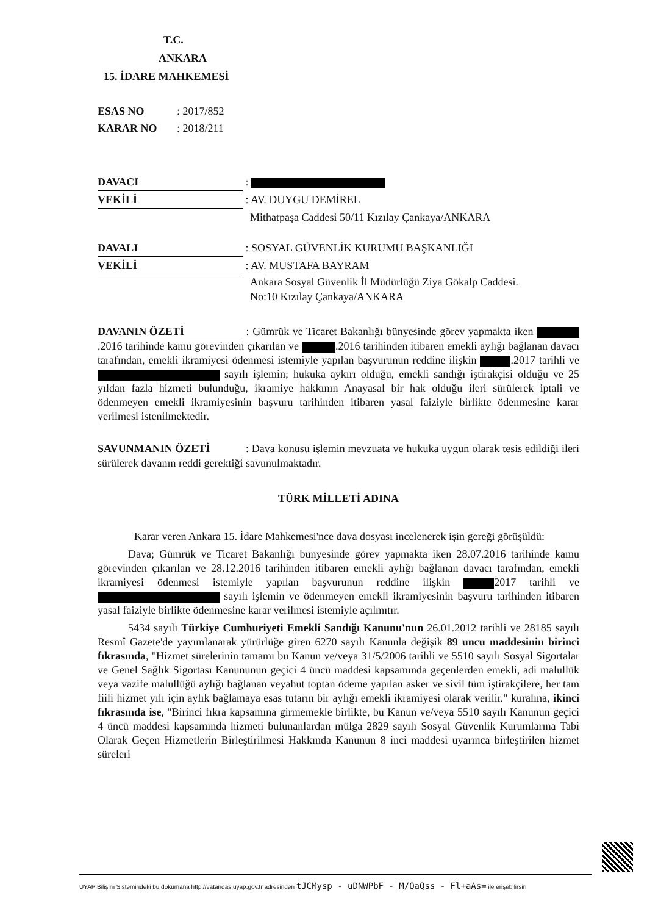T.C.
ANKARA
15. İDARE MAHKEMESİ
ESAS NO: 2017/852
KARAR NO: 2018/211
DAVACI :
VEKİLİ : AV. DUYGU DEMİREL
Mithatpaşa Caddesi 50/11 Kızılay Çankaya/ANKARA
DAVALI : SOSYAL GÜVENLİK KURUMU BAŞKANLIĞI
VEKİLİ : AV. MUSTAFA BAYRAM
Ankara Sosyal Güvenlik İl Müdürlüğü Ziya Gökalp Caddesi.
No:10 Kızılay Çankaya/ANKARA
DAVANIN ÖZETİ : Gümrük ve Ticaret Bakanlığı bünyesinde görev yapmakta iken .2016 tarihinde kamu görevinden çıkarılan ve .2016 tarihinden itibaren emekli aylığı bağlanan davacı tarafından, emekli ikramiyesi ödenmesi istemiyle yapılan başvurunun reddine ilişkin .2017 tarihli ve sayılı işlemin; hukuka aykırı olduğu, emekli sandığı iştirakçisi olduğu ve 25 yıldan fazla hizmeti bulunduğu, ikramiye hakkının Anayasal bir hak olduğu ileri sürülerek iptali ve ödenmeyen emekli ikramiyesinin başvuru tarihinden itibaren yasal faiziyle birlikte ödenmesine karar verilmesi istenilmektedir.
SAVUNMANIN ÖZETİ : Dava konusu işlemin mevzuata ve hukuka uygun olarak tesis edildiği ileri sürülerek davanın reddi gerektiği savunulmaktadır.
TÜRK MİLLETİ ADINA
Karar veren Ankara 15. İdare Mahkemesi'nce dava dosyası incelenerek işin gereği görüşüldü:
Dava; Gümrük ve Ticaret Bakanlığı bünyesinde görev yapmakta iken 28.07.2016 tarihinde kamu görevinden çıkarılan ve 28.12.2016 tarihinden itibaren emekli aylığı bağlanan davacı tarafından, emekli ikramiyesi ödenmesi istemiyle yapılan başvurunun reddine ilişkin 2017 tarihli ve sayılı işlemin ve ödenmeyen emekli ikramiyesinin başvuru tarihinden itibaren yasal faiziyle birlikte ödenmesine karar verilmesi istemiyle açılmıtır.
5434 sayılı Türkiye Cumhuriyeti Emekli Sandığı Kanunu'nun 26.01.2012 tarihli ve 28185 sayılı Resmî Gazete'de yayımlanarak yürürlüğe giren 6270 sayılı Kanunla değişik 89 uncu maddesinin birinci fıkrasında, "Hizmet sürelerinin tamamı bu Kanun ve/veya 31/5/2006 tarihli ve 5510 sayılı Sosyal Sigortalar ve Genel Sağlık Sigortası Kanununun geçici 4 üncü maddesi kapsamında geçenlerden emekli, adi malullük veya vazife malullüğü aylığı bağlanan veyahut toptan ödeme yapılan asker ve sivil tüm iştirakçilere, her tam fiili hizmet yılı için aylık bağlamaya esas tutarın bir aylığı emekli ikramiyesi olarak verilir." kuralına, ikinci fıkrasında ise, "Birinci fıkra kapsamına girmemekle birlikte, bu Kanun ve/veya 5510 sayılı Kanunun geçici 4 üncü maddesi kapsamında hizmeti bulunanlardan mülga 2829 sayılı Sosyal Güvenlik Kurumlarına Tabi Olarak Geçen Hizmetlerin Birleştirilmesi Hakkında Kanunun 8 inci maddesi uyarınca birleştirilen hizmet süreleri
UYAP Bilişim Sistemindeki bu dokümana http://vatandas.uyap.gov.tr adresinden tJCMysp - uDNWPbF - M/QaQss - Fl+aAs= ile erişebilirsin